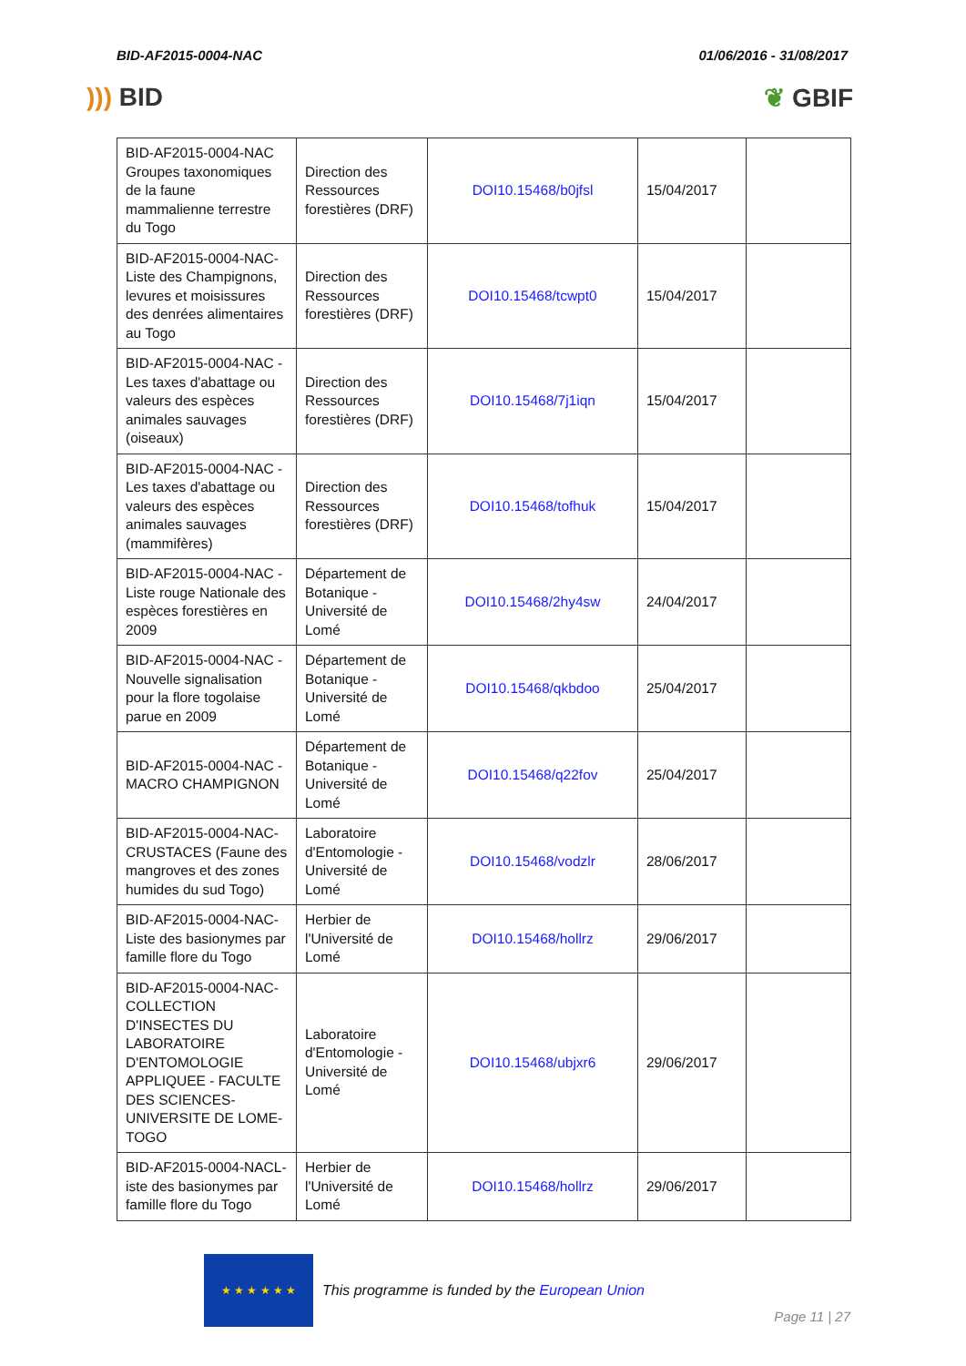BID-AF2015-0004-NAC 01/06/2016 - 31/08/2017
))) BID ❦ GBIF
| BID-AF2015-0004-NAC Groupes taxonomiques de la faune mammalienne terrestre du Togo | Direction des Ressources forestières (DRF) | DOI10.15468/b0jfsl | 15/04/2017 | |
| BID-AF2015-0004-NAC-Liste des Champignons, levures et moisissures des denrées alimentaires au Togo | Direction des Ressources forestières (DRF) | DOI10.15468/tcwpt0 | 15/04/2017 | |
| BID-AF2015-0004-NAC - Les taxes d'abattage ou valeurs des espèces animales sauvages (oiseaux) | Direction des Ressources forestières (DRF) | DOI10.15468/7j1iqn | 15/04/2017 | |
| BID-AF2015-0004-NAC - Les taxes d'abattage ou valeurs des espèces animales sauvages (mammifères) | Direction des Ressources forestières (DRF) | DOI10.15468/tofhuk | 15/04/2017 | |
| BID-AF2015-0004-NAC - Liste rouge Nationale des espèces forestières en 2009 | Département de Botanique - Université de Lomé | DOI10.15468/2hy4sw | 24/04/2017 | |
| BID-AF2015-0004-NAC - Nouvelle signalisation pour la flore togolaise parue en 2009 | Département de Botanique - Université de Lomé | DOI10.15468/qkbdoo | 25/04/2017 | |
| BID-AF2015-0004-NAC - MACRO CHAMPIGNON | Département de Botanique - Université de Lomé | DOI10.15468/q22fov | 25/04/2017 | |
| BID-AF2015-0004-NAC-CRUSTACES (Faune des mangroves et des zones humides du sud Togo) | Laboratoire d'Entomologie - Université de Lomé | DOI10.15468/vodzlr | 28/06/2017 | |
| BID-AF2015-0004-NAC-Liste des basionymes par famille flore du Togo | Herbier de l'Université de Lomé | DOI10.15468/hollrz | 29/06/2017 | |
| BID-AF2015-0004-NAC-COLLECTION D'INSECTES DU LABORATOIRE D'ENTOMOLOGIE APPLIQUEE - FACULTE DES SCIENCES-UNIVERSITE DE LOME-TOGO | Laboratoire d'Entomologie - Université de Lomé | DOI10.15468/ubjxr6 | 29/06/2017 | |
| BID-AF2015-0004-NACL-iste des basionymes par famille flore du Togo | Herbier de l'Université de Lomé | DOI10.15468/hollrz | 29/06/2017 | |
★ ★ ★ ★ ★ ★
This programme is funded by the European Union
Page 11 | 27